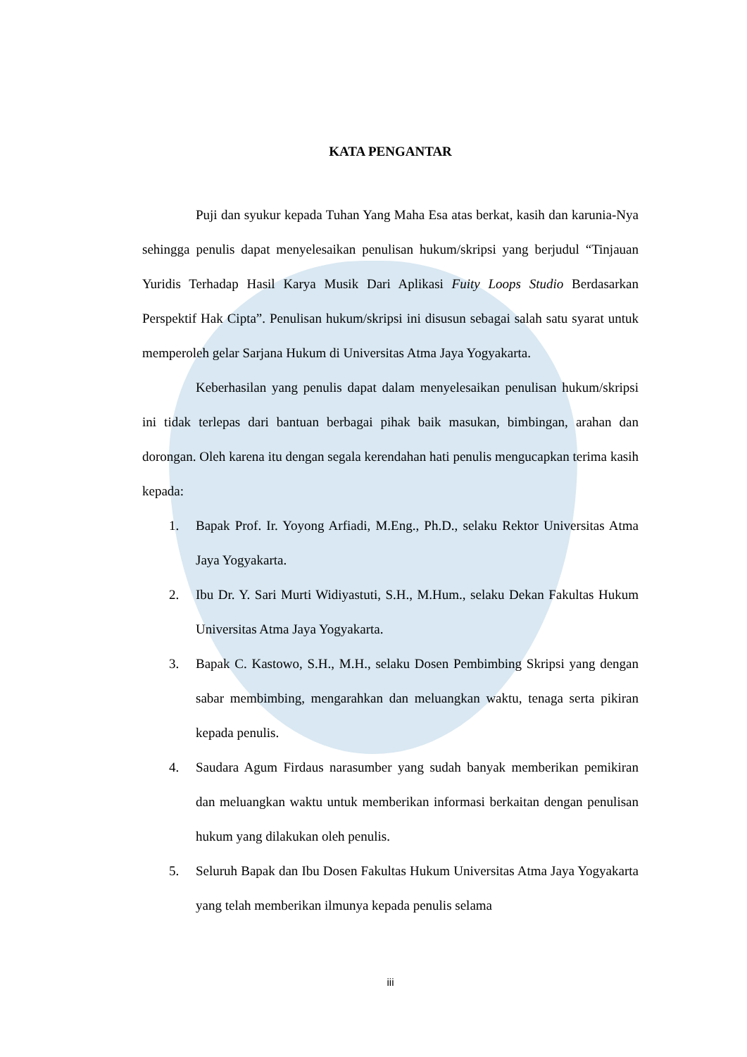KATA PENGANTAR
Puji dan syukur kepada Tuhan Yang Maha Esa atas berkat, kasih dan karunia-Nya sehingga penulis dapat menyelesaikan penulisan hukum/skripsi yang berjudul “Tinjauan Yuridis Terhadap Hasil Karya Musik Dari Aplikasi Fuity Loops Studio Berdasarkan Perspektif Hak Cipta”. Penulisan hukum/skripsi ini disusun sebagai salah satu syarat untuk memperoleh gelar Sarjana Hukum di Universitas Atma Jaya Yogyakarta.
Keberhasilan yang penulis dapat dalam menyelesaikan penulisan hukum/skripsi ini tidak terlepas dari bantuan berbagai pihak baik masukan, bimbingan, arahan dan dorongan. Oleh karena itu dengan segala kerendahan hati penulis mengucapkan terima kasih kepada:
1. Bapak Prof. Ir. Yoyong Arfiadi, M.Eng., Ph.D., selaku Rektor Universitas Atma Jaya Yogyakarta.
2. Ibu Dr. Y. Sari Murti Widiyastuti, S.H., M.Hum., selaku Dekan Fakultas Hukum Universitas Atma Jaya Yogyakarta.
3. Bapak C. Kastowo, S.H., M.H., selaku Dosen Pembimbing Skripsi yang dengan sabar membimbing, mengarahkan dan meluangkan waktu, tenaga serta pikiran kepada penulis.
4. Saudara Agum Firdaus narasumber yang sudah banyak memberikan pemikiran dan meluangkan waktu untuk memberikan informasi berkaitan dengan penulisan hukum yang dilakukan oleh penulis.
5. Seluruh Bapak dan Ibu Dosen Fakultas Hukum Universitas Atma Jaya Yogyakarta yang telah memberikan ilmunya kepada penulis selama
iii